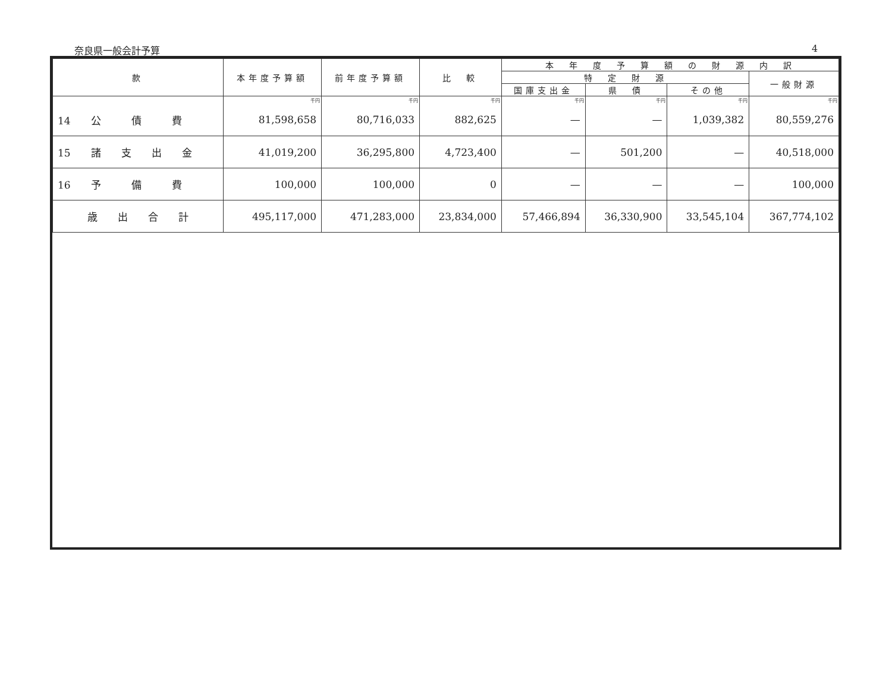奈良県一般会計予算 4
| 款 | 本年度予算額 | 前年度予算額 | 比 較 | 本 年 度 予 算 額 の 財 源 内 訳 | | | |
| --- | --- | --- | --- | --- | --- | --- | --- |
| | | | | 特 定 財 源 | | | 一般財源 |
| | | | | 国庫支出金 | 県 債 | その他 | |
| | 千円 | 千円 | 千円 | 千円 | 千円 | 千円 | 千円 |
| 14 公 債 費 | 81,598,658 | 80,716,033 | 882,625 | — | — | 1,039,382 | 80,559,276 |
| 15 諸 支 出 金 | 41,019,200 | 36,295,800 | 4,723,400 | — | 501,200 | — | 40,518,000 |
| 16 予 備 費 | 100,000 | 100,000 | 0 | — | — | — | 100,000 |
| 歳 出 合 計 | 495,117,000 | 471,283,000 | 23,834,000 | 57,466,894 | 36,330,900 | 33,545,104 | 367,774,102 |